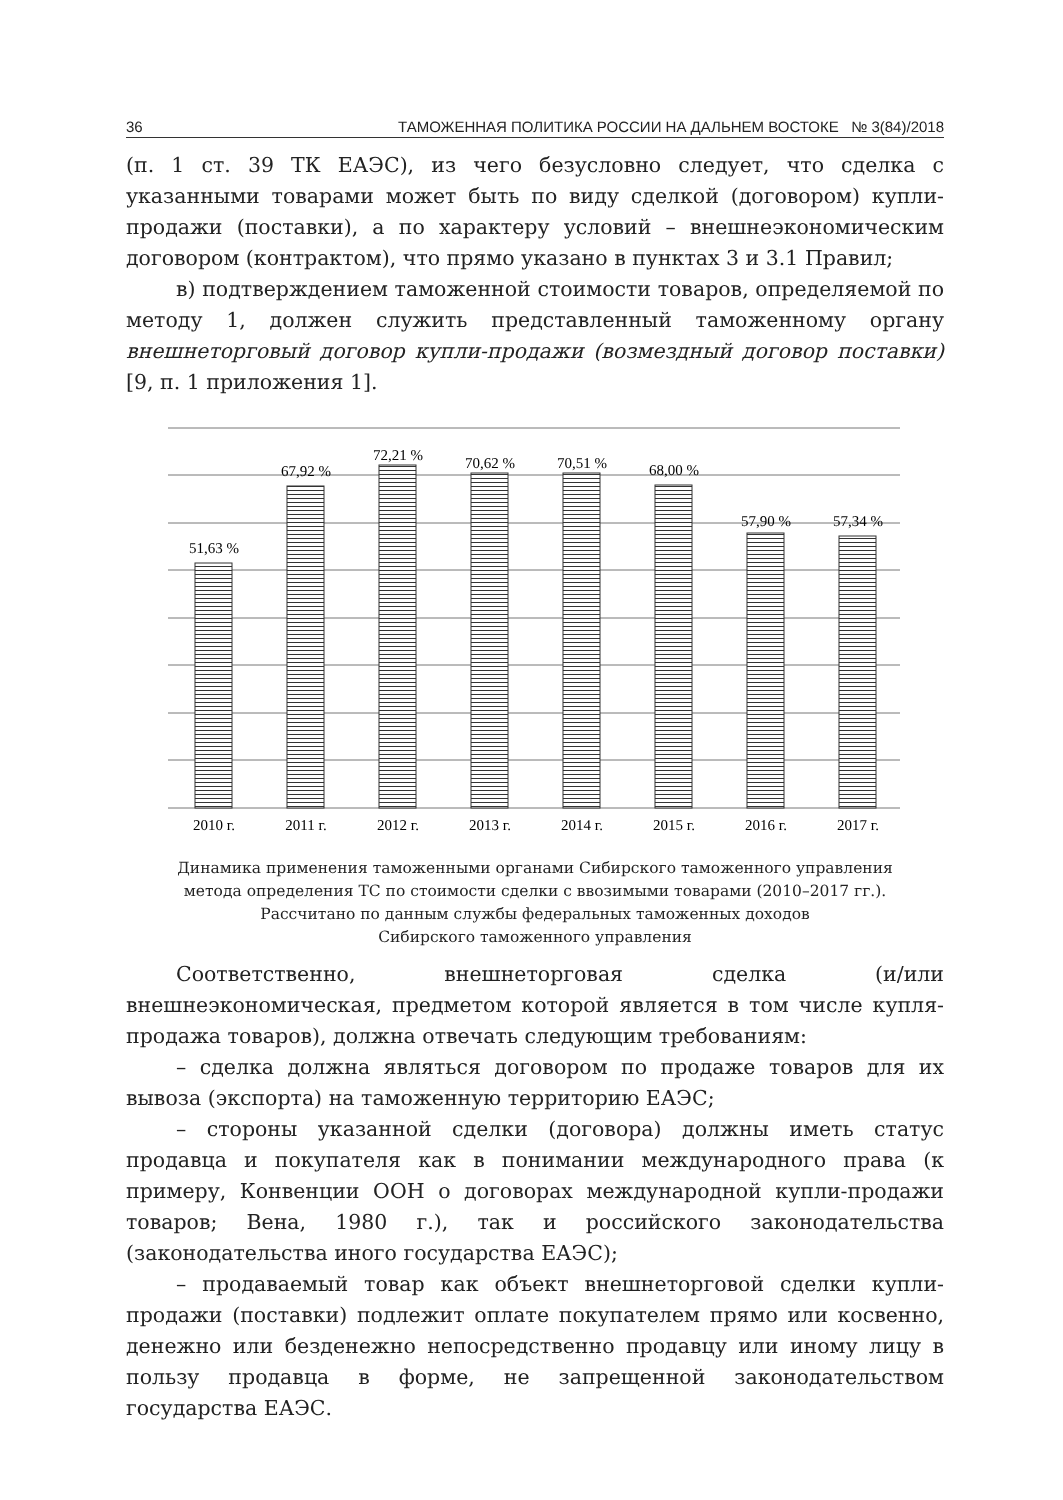36 ТАМОЖЕННАЯ ПОЛИТИКА РОССИИ НА ДАЛЬНЕМ ВОСТОКЕ № 3(84)/2018
(п. 1 ст. 39 ТК ЕАЭС), из чего безусловно следует, что сделка с указанными товарами может быть по виду сделкой (договором) купли-продажи (поставки), а по характеру условий – внешнеэкономическим договором (контрактом), что прямо указано в пунктах 3 и 3.1 Правил;
в) подтверждением таможенной стоимости товаров, определяемой по методу 1, должен служить представленный таможенному органу внешнеторговый договор купли-продажи (возмездный договор поставки) [9, п. 1 приложения 1].
51,63 %
67,92 %
72,21 %
70,62 %
70,51 %
68,00 %
57,90 %
57,34 %
2010 г.
2011 г.
2012 г.
2013 г.
2014 г.
2015 г.
2016 г.
2017 г.
Динамика применения таможенными органами Сибирского таможенного управления
метода определения ТС по стоимости сделки с ввозимыми товарами (2010–2017 гг.).
Рассчитано по данным службы федеральных таможенных доходов
Сибирского таможенного управления
Соответственно, внешнеторговая сделка (и/или внешнеэкономическая, предметом которой является в том числе купля-продажа товаров), должна отвечать следующим требованиям:
– сделка должна являться договором по продаже товаров для их вывоза (экспорта) на таможенную территорию ЕАЭС;
– стороны указанной сделки (договора) должны иметь статус продавца и покупателя как в понимании международного права (к примеру, Конвенции ООН о договорах международной купли-продажи товаров; Вена, 1980 г.), так и российского законодательства (законодательства иного государства ЕАЭС);
– продаваемый товар как объект внешнеторговой сделки купли-продажи (поставки) подлежит оплате покупателем прямо или косвенно, денежно или безденежно непосредственно продавцу или иному лицу в пользу продавца в форме, не запрещенной законодательством государства ЕАЭС.